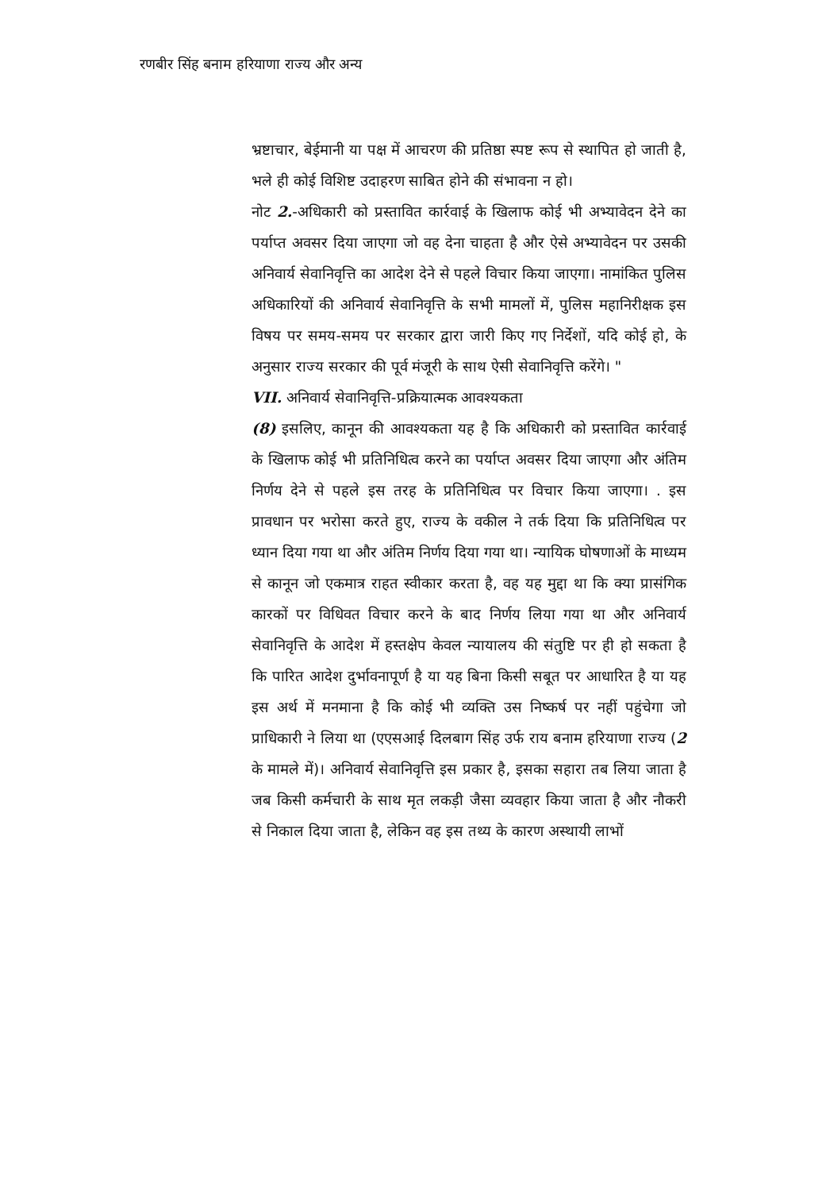रणबीर सिंह बनाम हरियाणा राज्य और अन्य
भ्रष्टाचार, बेईमानी या पक्ष में आचरण की प्रतिष्ठा स्पष्ट रूप से स्थापित हो जाती है, भले ही कोई विशिष्ट उदाहरण साबित होने की संभावना न हो।
नोट 2.-अधिकारी को प्रस्तावित कार्रवाई के खिलाफ कोई भी अभ्यावेदन देने का पर्याप्त अवसर दिया जाएगा जो वह देना चाहता है और ऐसे अभ्यावेदन पर उसकी अनिवार्य सेवानिवृत्ति का आदेश देने से पहले विचार किया जाएगा। नामांकित पुलिस अधिकारियों की अनिवार्य सेवानिवृत्ति के सभी मामलों में, पुलिस महानिरीक्षक इस विषय पर समय-समय पर सरकार द्वारा जारी किए गए निर्देशों, यदि कोई हो, के अनुसार राज्य सरकार की पूर्व मंजूरी के साथ ऐसी सेवानिवृत्ति करेंगे। "
VII. अनिवार्य सेवानिवृत्ति-प्रक्रियात्मक आवश्यकता
(8) इसलिए, कानून की आवश्यकता यह है कि अधिकारी को प्रस्तावित कार्रवाई के खिलाफ कोई भी प्रतिनिधित्व करने का पर्याप्त अवसर दिया जाएगा और अंतिम निर्णय देने से पहले इस तरह के प्रतिनिधित्व पर विचार किया जाएगा। . इस प्रावधान पर भरोसा करते हुए, राज्य के वकील ने तर्क दिया कि प्रतिनिधित्व पर ध्यान दिया गया था और अंतिम निर्णय दिया गया था। न्यायिक घोषणाओं के माध्यम से कानून जो एकमात्र राहत स्वीकार करता है, वह यह मुद्दा था कि क्या प्रासंगिक कारकों पर विधिवत विचार करने के बाद निर्णय लिया गया था और अनिवार्य सेवानिवृत्ति के आदेश में हस्तक्षेप केवल न्यायालय की संतुष्टि पर ही हो सकता है कि पारित आदेश दुर्भावनापूर्ण है या यह बिना किसी सबूत पर आधारित है या यह इस अर्थ में मनमाना है कि कोई भी व्यक्ति उस निष्कर्ष पर नहीं पहुंचेगा जो प्राधिकारी ने लिया था (एएसआई दिलबाग सिंह उर्फ राय बनाम हरियाणा राज्य (2 के मामले में)। अनिवार्य सेवानिवृत्ति इस प्रकार है, इसका सहारा तब लिया जाता है जब किसी कर्मचारी के साथ मृत लकड़ी जैसा व्यवहार किया जाता है और नौकरी से निकाल दिया जाता है, लेकिन वह इस तथ्य के कारण अस्थायी लाभों